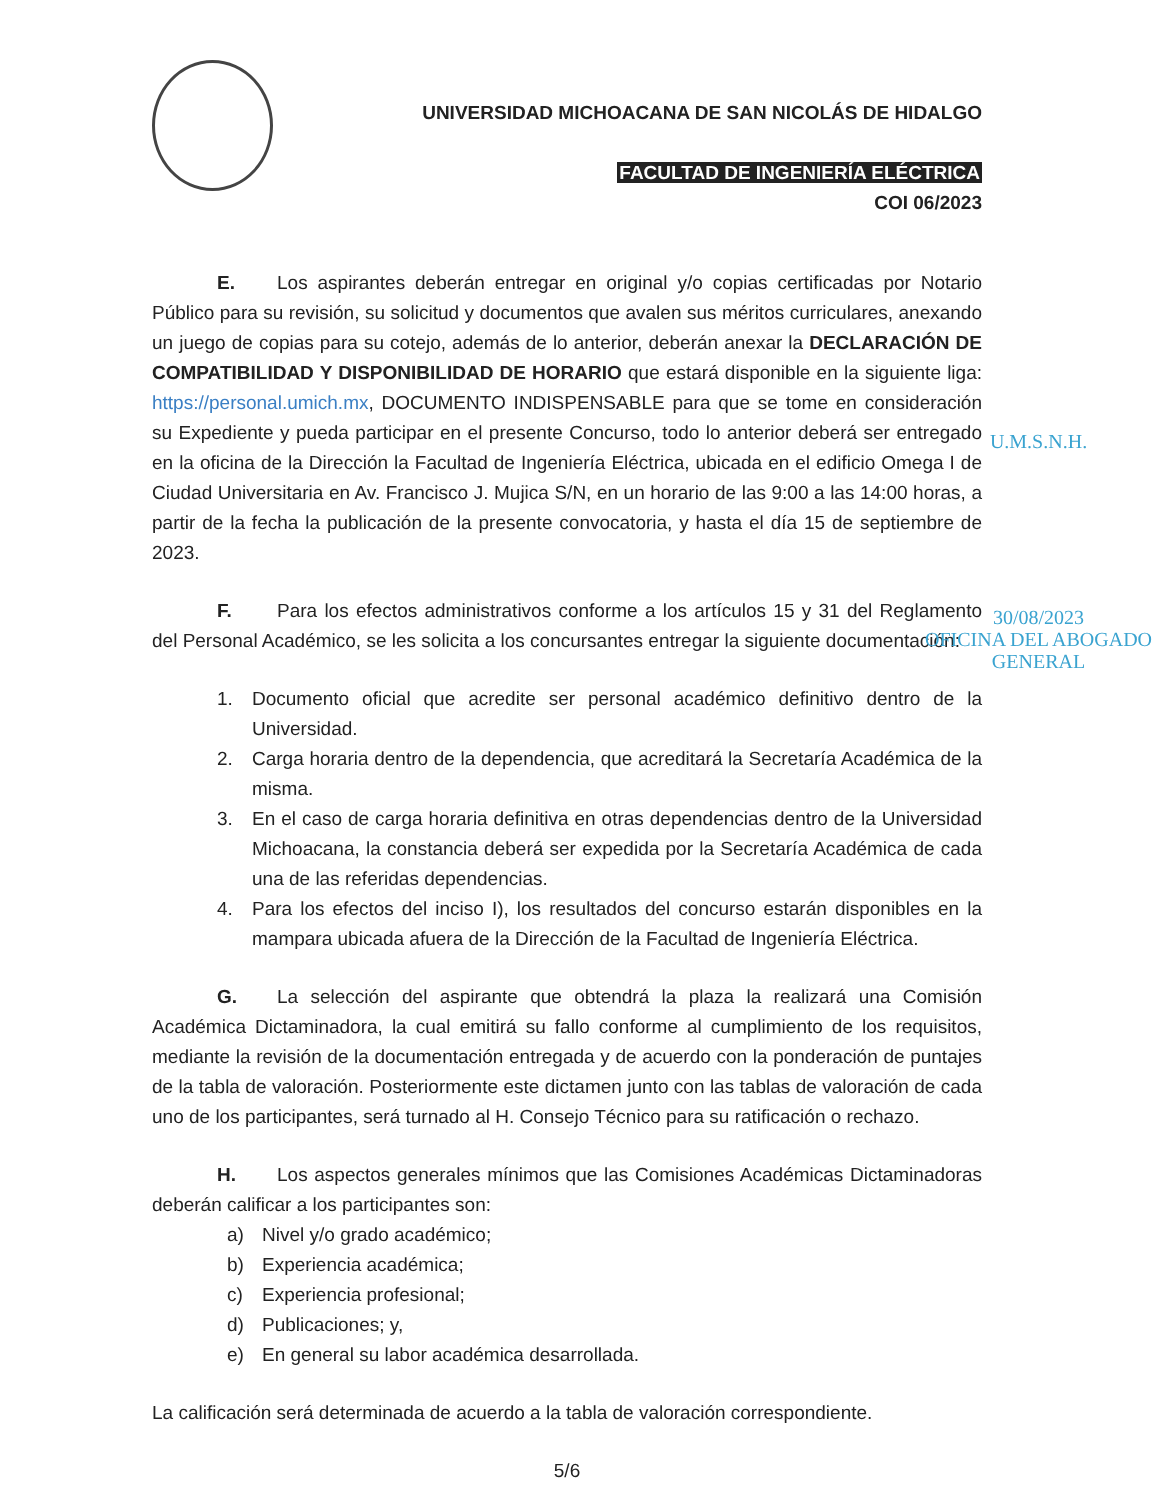UNIVERSIDAD MICHOACANA DE SAN NICOLÁS DE HIDALGO
FACULTAD DE INGENIERÍA ELÉCTRICA
COI 06/2023
E. Los aspirantes deberán entregar en original y/o copias certificadas por Notario Público para su revisión, su solicitud y documentos que avalen sus méritos curriculares, anexando un juego de copias para su cotejo, además de lo anterior, deberán anexar la DECLARACIÓN DE COMPATIBILIDAD Y DISPONIBILIDAD DE HORARIO que estará disponible en la siguiente liga: https://personal.umich.mx, DOCUMENTO INDISPENSABLE para que se tome en consideración su Expediente y pueda participar en el presente Concurso, todo lo anterior deberá ser entregado en la oficina de la Dirección la Facultad de Ingeniería Eléctrica, ubicada en el edificio Omega I de Ciudad Universitaria en Av. Francisco J. Mujica S/N, en un horario de las 9:00 a las 14:00 horas, a partir de la fecha la publicación de la presente convocatoria, y hasta el día 15 de septiembre de 2023.
F. Para los efectos administrativos conforme a los artículos 15 y 31 del Reglamento del Personal Académico, se les solicita a los concursantes entregar la siguiente documentación:
1. Documento oficial que acredite ser personal académico definitivo dentro de la Universidad.
2. Carga horaria dentro de la dependencia, que acreditará la Secretaría Académica de la misma.
3. En el caso de carga horaria definitiva en otras dependencias dentro de la Universidad Michoacana, la constancia deberá ser expedida por la Secretaría Académica de cada una de las referidas dependencias.
4. Para los efectos del inciso I), los resultados del concurso estarán disponibles en la mampara ubicada afuera de la Dirección de la Facultad de Ingeniería Eléctrica.
G. La selección del aspirante que obtendrá la plaza la realizará una Comisión Académica Dictaminadora, la cual emitirá su fallo conforme al cumplimiento de los requisitos, mediante la revisión de la documentación entregada y de acuerdo con la ponderación de puntajes de la tabla de valoración. Posteriormente este dictamen junto con las tablas de valoración de cada uno de los participantes, será turnado al H. Consejo Técnico para su ratificación o rechazo.
H. Los aspectos generales mínimos que las Comisiones Académicas Dictaminadoras deberán calificar a los participantes son:
a) Nivel y/o grado académico;
b) Experiencia académica;
c) Experiencia profesional;
d) Publicaciones; y,
e) En general su labor académica desarrollada.
La calificación será determinada de acuerdo a la tabla de valoración correspondiente.
5/6
U.M.S.N.H.
30/08/2023
OFICINA DEL ABOGADO
GENERAL